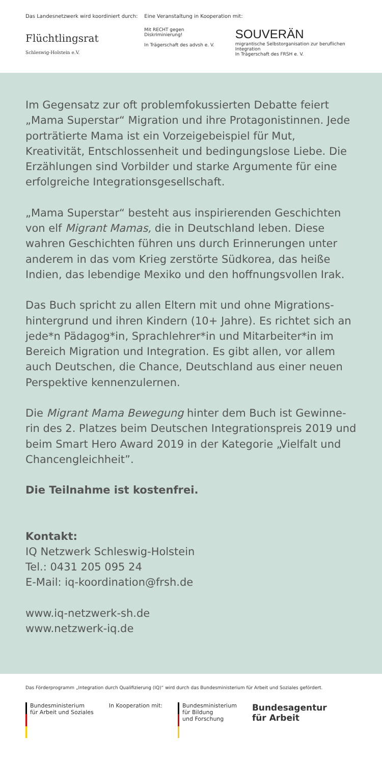Das Landesnetzwerk wird koordiniert durch:
Flüchtlingsrat
Schleswig-Holstein e.V.
Eine Veranstaltung in Kooperation mit:
Mit RECHT gegen Diskriminierung!
In Trägerschaft des advsh e. V.
SOUVERÄN
migrantische Selbstorganisation zur beruflichen Integration
In Trägerschaft des FRSH e. V.
Im Gegensatz zur oft problemfokussierten Debatte feiert „Mama Superstar“ Migration und ihre Protagonistinnen. Jede porträtierte Mama ist ein Vorzeigebeispiel für Mut, Kreativität, Entschlossenheit und bedingungslose Liebe. Die Erzählungen sind Vorbilder und starke Argumente für eine erfolgreiche Integrationsgesellschaft.
„Mama Superstar“ besteht aus inspirierenden Geschichten von elf Migrant Mamas, die in Deutschland leben. Diese wahren Geschichten führen uns durch Erinnerungen unter anderem in das vom Krieg zerstörte Südkorea, das heiße Indien, das lebendige Mexiko und den hoffnungsvollen Irak.
Das Buch spricht zu allen Eltern mit und ohne Migrations-hintergrund und ihren Kindern (10+ Jahre). Es richtet sich an jede*n Pädagog*in, Sprachlehrer*in und Mitarbeiter*in im Bereich Migration und Integration. Es gibt allen, vor allem auch Deutschen, die Chance, Deutschland aus einer neuen Perspektive kennenzulernen.
Die Migrant Mama Bewegung hinter dem Buch ist Gewinne-rin des 2. Platzes beim Deutschen Integrationspreis 2019 und beim Smart Hero Award 2019 in der Kategorie „Vielfalt und Chancengleichheit”.
Die Teilnahme ist kostenfrei.
Kontakt:
IQ Netzwerk Schleswig-Holstein
Tel.: 0431 205 095 24
E-Mail: iq-koordination@frsh.de
www.iq-netzwerk-sh.de
www.netzwerk-iq.de
Das Förderprogramm „Integration durch Qualifizierung (IQ)“ wird durch das Bundesministerium für Arbeit und Soziales gefördert.
Bundesministerium
für Arbeit und Soziales
In Kooperation mit:
Bundesministerium
für Bildung
und Forschung
Bundesagentur
für Arbeit